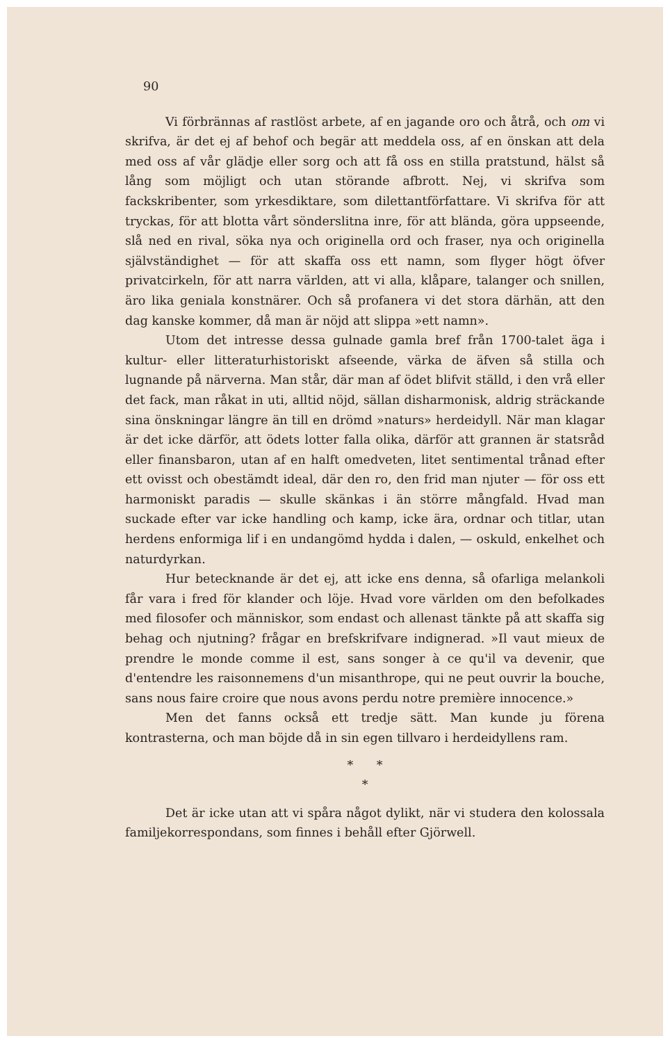90
Vi förbrännas af rastlöst arbete, af en jagande oro och åtrå, och om vi skrifva, är det ej af behof och begär att meddela oss, af en önskan att dela med oss af vår glädje eller sorg och att få oss en stilla pratstund, hälst så lång som möjligt och utan störande afbrott. Nej, vi skrifva som fackskribenter, som yrkesdiktare, som dilettantförfattare. Vi skrifva för att tryckas, för att blotta vårt sönderslitna inre, för att blända, göra uppseende, slå ned en rival, söka nya och originella ord och fraser, nya och originella självständighet — för att skaffa oss ett namn, som flyger högt öfver privatcirkeln, för att narra världen, att vi alla, klåpare, talanger och snillen, äro lika geniala konstnärer. Och så profanera vi det stora därhän, att den dag kanske kommer, då man är nöjd att slippa »ett namn».
Utom det intresse dessa gulnade gamla bref från 1700-talet äga i kultur- eller litteraturhistoriskt afseende, värka de äfven så stilla och lugnande på närverna. Man står, där man af ödet blifvit ställd, i den vrå eller det fack, man råkat in uti, alltid nöjd, sällan disharmonisk, aldrig sträckande sina önskningar längre än till en drömd »naturs» herdeidyll. När man klagar är det icke därför, att ödets lotter falla olika, därför att grannen är statsråd eller finansbaron, utan af en halft omedveten, litet sentimental trånad efter ett ovisst och obestämdt ideal, där den ro, den frid man njuter — för oss ett harmoniskt paradis — skulle skänkas i än större mångfald. Hvad man suckade efter var icke handling och kamp, icke ära, ordnar och titlar, utan herdens enformiga lif i en undangömd hydda i dalen, — oskuld, enkelhet och naturdyrkan.
Hur betecknande är det ej, att icke ens denna, så ofarliga melankoli får vara i fred för klander och löje. Hvad vore världen om den befolkades med filosofer och människor, som endast och allenast tänkte på att skaffa sig behag och njutning? frågar en brefskrifvare indignerad. »Il vaut mieux de prendre le monde comme il est, sans songer à ce qu'il va devenir, que d'entendre les raisonnemens d'un misanthrope, qui ne peut ouvrir la bouche, sans nous faire croire que nous avons perdu notre première innocence.»
Men det fanns också ett tredje sätt. Man kunde ju förena kontrasterna, och man böjde då in sin egen tillvaro i herdeidyllens ram.
* *
*
Det är icke utan att vi spåra något dylikt, när vi studera den kolossala familjekorrespondans, som finnes i behåll efter Gjörwell.